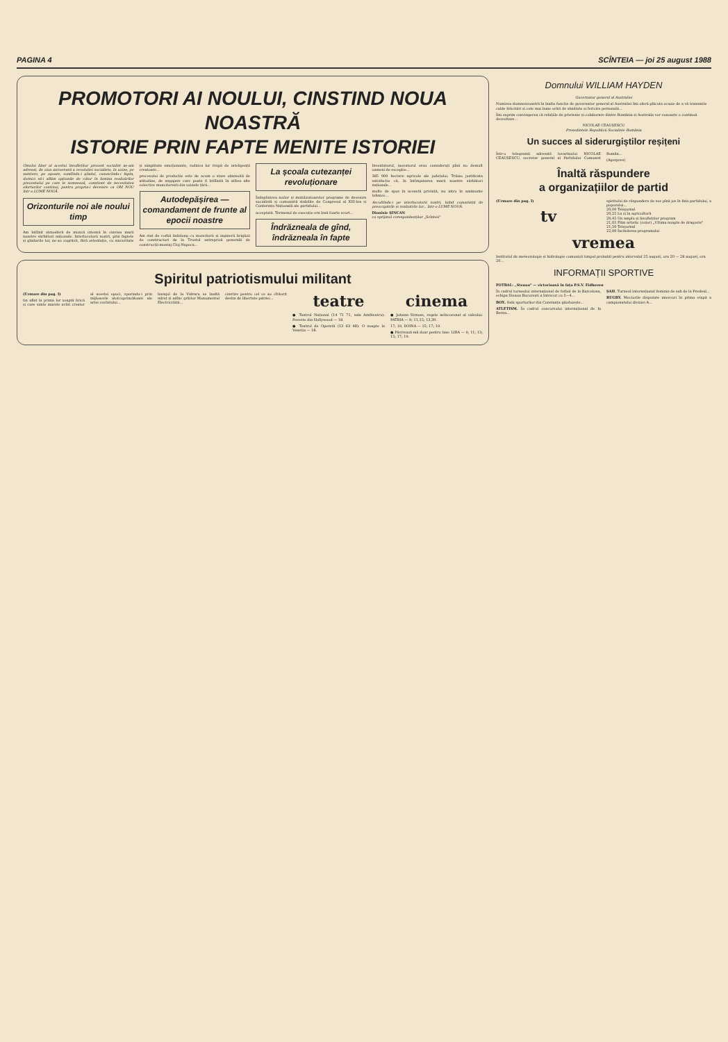PAGINA 4 SCÎNTEIA — joi 25 august 1988
PROMOTORI AI NOULUI, CINSTIND NOUA NOASTRĂ
ISTORIE PRIN FAPTE MENITE ISTORIEI
Omului liber al acestui însuflețitor prezent socialist ne-am adresat, de ziua aniversară a revoluției socialiste, în uzine, pe șantiere, pe ogoare, sondîndu-i gîndul, cunoscîndu-i fapta, dornici să-i aflăm opțiunile de viitor în lumina realizărilor prezentului pe care le semnează, conștient de necesitatea eforturilor continui, pentru propria-i devenire ca OM NOU într-o LUME NOUĂ.
Orizonturile noi ale noului timp
Am întîlnit atmosferă de muncă intensă în cinstea marii noastre sărbători naționale. Interlocutorii noștri, prin faptele și gîndurile lor, ne-au zugrăvit, fără ostentație, cu sinceritate și simplitate emoționante, rodnica lor risipă de inteligență creatoare...
procesului de producție este de acum o stare obișnuită de atitudine, de angajare care poate fi întîlnită în atîtea alte colective muncitorești din uzinele țării...
Autodepășirea — comandament de frunte al epocii noastre
Am stat de vorbă îndelung cu muncitorii și inginerii brigăzii de constructori de la Trustul antrepriză generală de construcții-montaj Cluj-Napoca...
La școala cutezanței revoluționare
Îndeplinirea noilor și mobilizatoarelor programe de devenire socialistă și comunistă stabilite de Congresul al XIII-lea și Conferința Națională ale partidului...
acceptată. Termenul de execuție era însă foarte scurt...
Îndrăzneala de gînd, îndrăzneala în fapte
Inventatorul, inovatorul erau considerați pînă nu demult oameni de excepție...
385 000 hectare agricole ale județului. Trăiau justificata satisfacție că, în întîmpinarea marii noastre sărbători naționale...
multe de spus în această privință, nu intru în amănunte tehnice...
Ascultîndu-i pe interlocutorii noștri, luînd cunoștință de preocupările și realizările lor... într-o LUME NOUĂ.
Dionisie ȘINCAN
cu sprijinul corespondenților „Scînteii"
Spiritul patriotismului militant
(Urmare din pag. I)
tin aflat la prima lor șoaptă lirică și care simte marele avînt creator al acestei epoci, sporindu-i prin mijloacele atotcuprinzătoare ale artei cuvîntului...
barajul de la Vidraru se înaltă mîreț și adînc grăitor Monumentul Electricității...
cinstire pentru cel ce au cîtitorit destin de libertate patriei...
teatre
● Teatrul Național (14 71 71, sala Amfiteatru): Poveste din Hollywood — 18.
● Teatrul de Operetă (13 63 48): O noapte la Veneția — 18.
cinema
● Johann Strauss, regele neîncoronat al valsului: PATRIA — 9; 11,15; 13,30.
17; 19, DOINA — 15; 17; 19.
● Păstrează-mă doar pentru tine: LIRA — 9; 11; 13; 15; 17; 19.
Domnului WILLIAM HAYDEN
Guvernator general al Australiei
Numirea dumneavoastră în înalta funcție de guvernator general al Australiei îmi oferă plăcuta ocazie de a vă transmite calde felicitări și cele mai bune urări de sănătate și fericire personală...
Îmi exprim convingerea că relațiile de prietenie și colaborare dintre România și Australia vor cunoaște o continuă dezvoltare...
NICOLAE CEAUȘESCU
Președintele Republicii Socialiste România
Un succes al siderurgiștilor reșițeni
Într-o telegramă adresată tovarășului NICOLAE CEAUȘESCU, secretar general al Partidului Comunist Român...
(Agerpres)
Înaltă răspundere
a organizațiilor de partid
(Urmare din pag. I)
spiritului de răspundere de sus pînă jos în fața partidului, a poporului...
tv
20,00 Telejurnal
20,25 La zi în agricultură
20,45 Un amplu și însuflețitor program
21,05 Film artistic (color) „Ultima noapte de dragoste"
21,50 Telejurnal
22,00 Închiderea programului
vremea
Institutul de meteorologie și hidrologie comunică timpul probabil pentru intervalul 25 august, ora 20 — 28 august, ora 20...
INFORMAȚII SPORTIVE
FOTBAL: „Steaua" — victorioasă în fața P.S.V. Eidhoven
În cadrul turneului internațional de fotbal de la Barcelona, echipa Steaua București a întrecut cu 5—4...
BOX. Sala sporturilor din Constanța găzduiește...
ATLETISM. În cadrul concursului internațional de la Berna...
ȘAH. Turneul internațional feminin de șah de la Predeal...
RUGBY. Meciurile disputate miercuri în prima etapă a campionatului diviziei A...